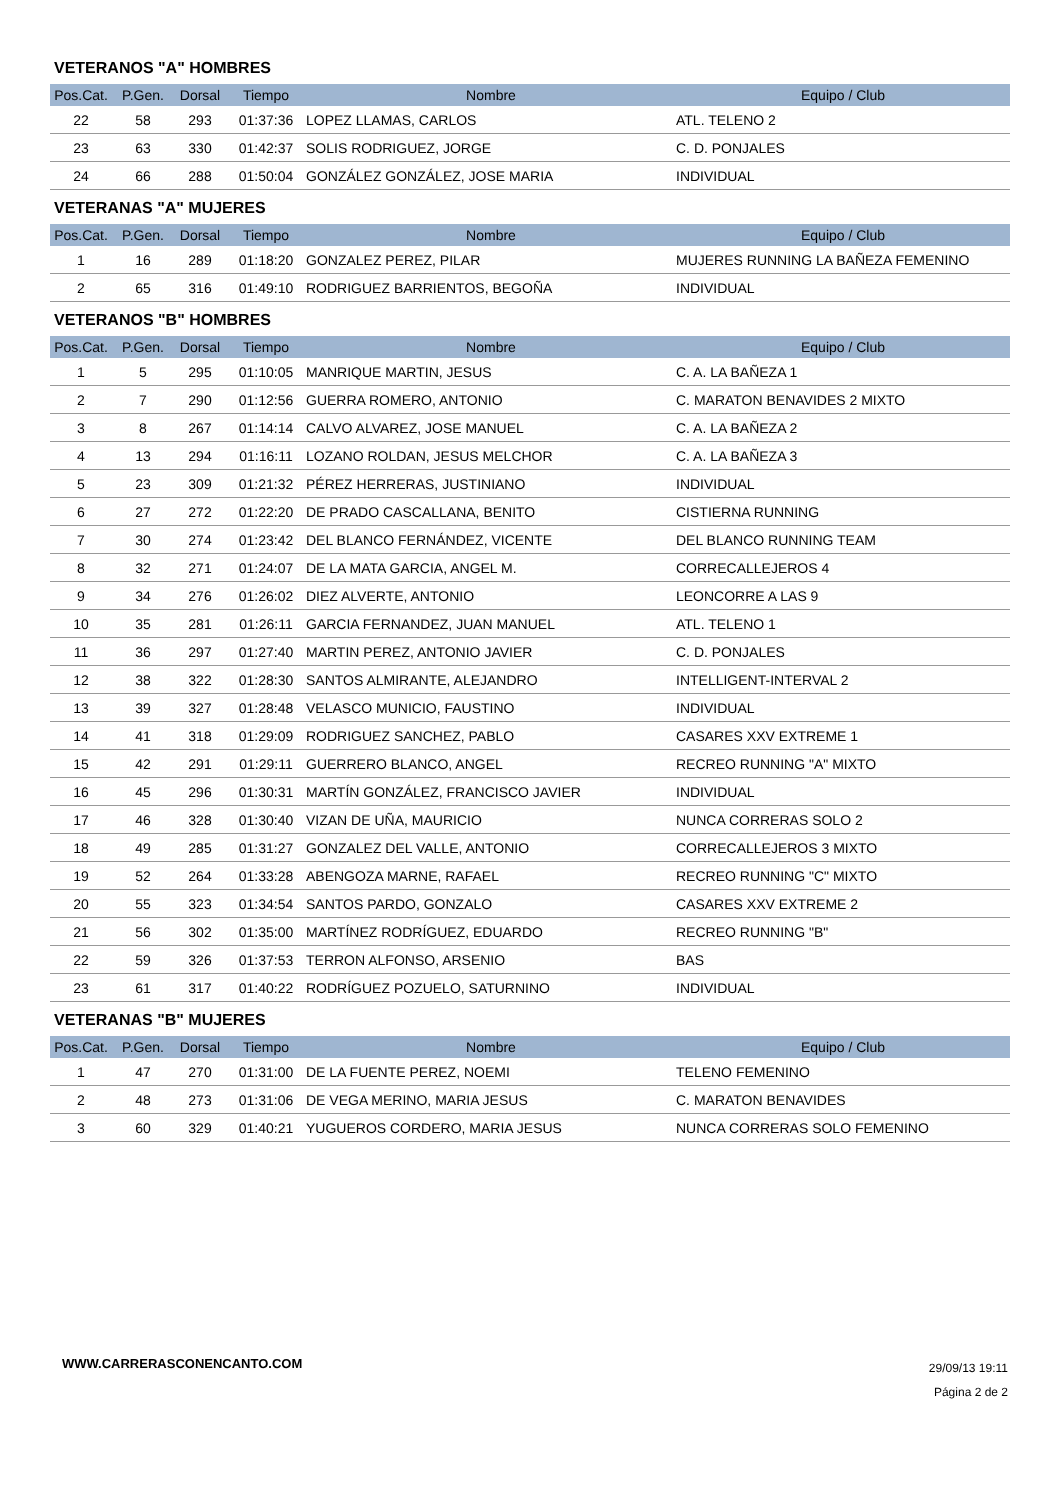VETERANOS "A" HOMBRES
| Pos.Cat. | P.Gen. | Dorsal | Tiempo | Nombre | Equipo / Club |
| --- | --- | --- | --- | --- | --- |
| 22 | 58 | 293 | 01:37:36 | LOPEZ LLAMAS, CARLOS | ATL. TELENO 2 |
| 23 | 63 | 330 | 01:42:37 | SOLIS RODRIGUEZ, JORGE | C. D. PONJALES |
| 24 | 66 | 288 | 01:50:04 | GONZÁLEZ GONZÁLEZ, JOSE MARIA | INDIVIDUAL |
VETERANAS "A" MUJERES
| Pos.Cat. | P.Gen. | Dorsal | Tiempo | Nombre | Equipo / Club |
| --- | --- | --- | --- | --- | --- |
| 1 | 16 | 289 | 01:18:20 | GONZALEZ PEREZ, PILAR | MUJERES RUNNING LA BAÑEZA FEMENINO |
| 2 | 65 | 316 | 01:49:10 | RODRIGUEZ BARRIENTOS, BEGOÑA | INDIVIDUAL |
VETERANOS "B" HOMBRES
| Pos.Cat. | P.Gen. | Dorsal | Tiempo | Nombre | Equipo / Club |
| --- | --- | --- | --- | --- | --- |
| 1 | 5 | 295 | 01:10:05 | MANRIQUE MARTIN, JESUS | C. A. LA BAÑEZA 1 |
| 2 | 7 | 290 | 01:12:56 | GUERRA ROMERO, ANTONIO | C. MARATON BENAVIDES 2 MIXTO |
| 3 | 8 | 267 | 01:14:14 | CALVO ALVAREZ, JOSE MANUEL | C. A. LA BAÑEZA 2 |
| 4 | 13 | 294 | 01:16:11 | LOZANO ROLDAN, JESUS MELCHOR | C. A. LA BAÑEZA 3 |
| 5 | 23 | 309 | 01:21:32 | PÉREZ HERRERAS, JUSTINIANO | INDIVIDUAL |
| 6 | 27 | 272 | 01:22:20 | DE PRADO CASCALLANA, BENITO | CISTIERNA RUNNING |
| 7 | 30 | 274 | 01:23:42 | DEL BLANCO FERNÁNDEZ, VICENTE | DEL BLANCO RUNNING TEAM |
| 8 | 32 | 271 | 01:24:07 | DE LA MATA GARCIA, ANGEL M. | CORRECALLEJEROS 4 |
| 9 | 34 | 276 | 01:26:02 | DIEZ ALVERTE, ANTONIO | LEONCORRE A LAS 9 |
| 10 | 35 | 281 | 01:26:11 | GARCIA FERNANDEZ, JUAN MANUEL | ATL. TELENO 1 |
| 11 | 36 | 297 | 01:27:40 | MARTIN PEREZ, ANTONIO JAVIER | C. D. PONJALES |
| 12 | 38 | 322 | 01:28:30 | SANTOS ALMIRANTE, ALEJANDRO | INTELLIGENT-INTERVAL 2 |
| 13 | 39 | 327 | 01:28:48 | VELASCO MUNICIO, FAUSTINO | INDIVIDUAL |
| 14 | 41 | 318 | 01:29:09 | RODRIGUEZ SANCHEZ, PABLO | CASARES XXV EXTREME 1 |
| 15 | 42 | 291 | 01:29:11 | GUERRERO BLANCO, ANGEL | RECREO RUNNING "A" MIXTO |
| 16 | 45 | 296 | 01:30:31 | MARTÍN GONZÁLEZ, FRANCISCO JAVIER | INDIVIDUAL |
| 17 | 46 | 328 | 01:30:40 | VIZAN DE UÑA, MAURICIO | NUNCA CORRERAS SOLO 2 |
| 18 | 49 | 285 | 01:31:27 | GONZALEZ DEL VALLE, ANTONIO | CORRECALLEJEROS 3 MIXTO |
| 19 | 52 | 264 | 01:33:28 | ABENGOZA MARNE, RAFAEL | RECREO RUNNING "C" MIXTO |
| 20 | 55 | 323 | 01:34:54 | SANTOS PARDO, GONZALO | CASARES XXV EXTREME 2 |
| 21 | 56 | 302 | 01:35:00 | MARTÍNEZ RODRÍGUEZ, EDUARDO | RECREO RUNNING "B" |
| 22 | 59 | 326 | 01:37:53 | TERRON ALFONSO, ARSENIO | BAS |
| 23 | 61 | 317 | 01:40:22 | RODRÍGUEZ POZUELO, SATURNINO | INDIVIDUAL |
VETERANAS "B" MUJERES
| Pos.Cat. | P.Gen. | Dorsal | Tiempo | Nombre | Equipo / Club |
| --- | --- | --- | --- | --- | --- |
| 1 | 47 | 270 | 01:31:00 | DE LA FUENTE PEREZ, NOEMI | TELENO FEMENINO |
| 2 | 48 | 273 | 01:31:06 | DE VEGA MERINO, MARIA JESUS | C. MARATON BENAVIDES |
| 3 | 60 | 329 | 01:40:21 | YUGUEROS CORDERO, MARIA JESUS | NUNCA CORRERAS SOLO FEMENINO |
WWW.CARRERASCONENCANTO.COM
29/09/13 19:11
Página 2 de 2